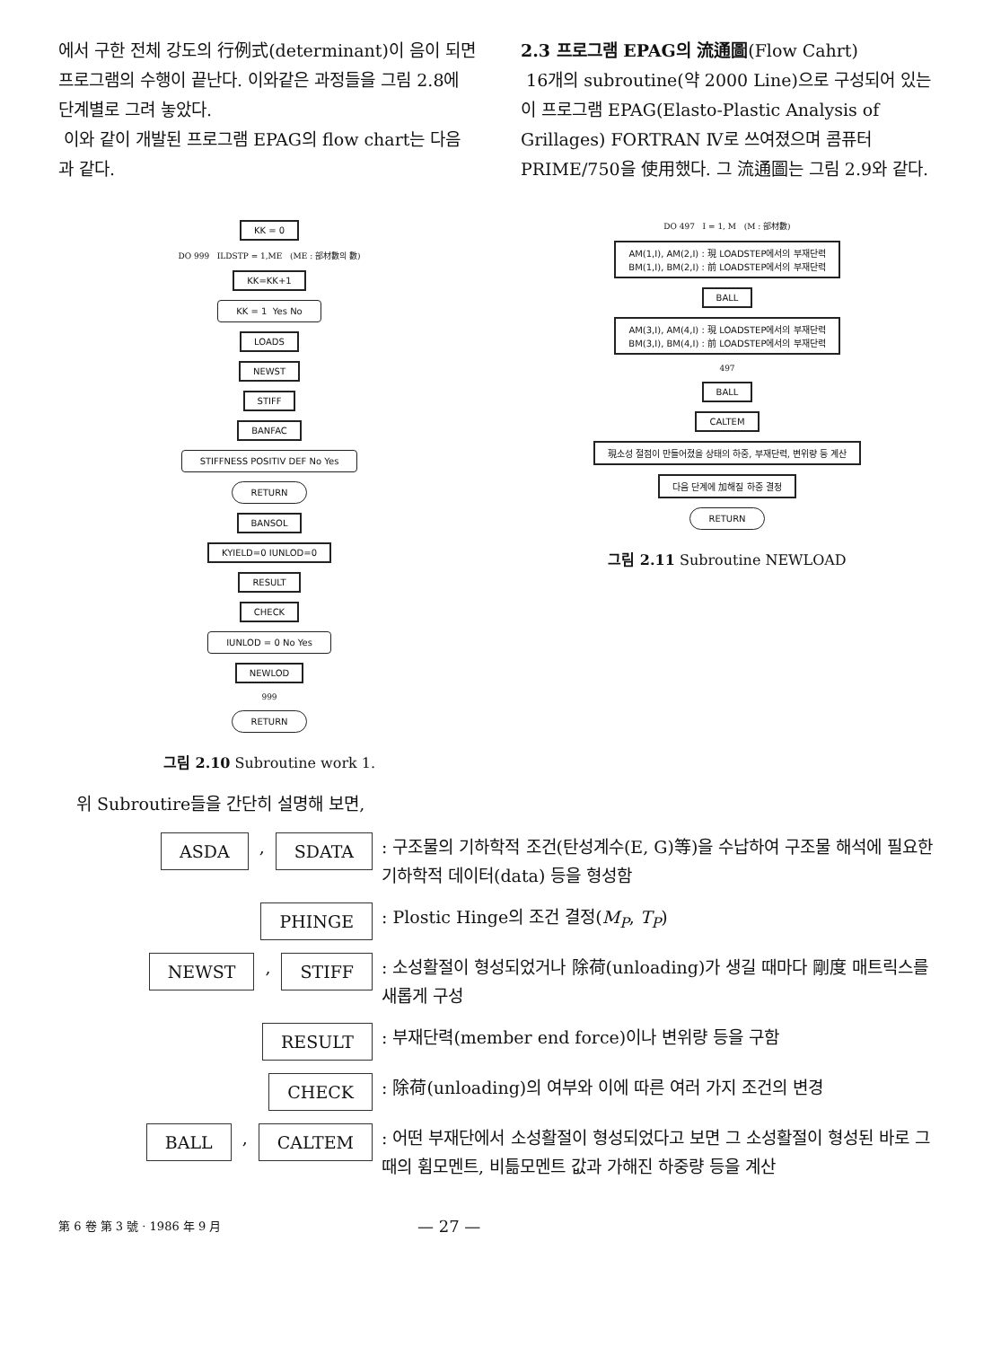에서 구한 전체 강도의 行例式(determinant)이 음이 되면 프로그램의 수행이 끝난다. 이와같은 과정들을 그림 2.8에 단계별로 그려 놓았다.
이와 같이 개발된 프로그램 EPAG의 flow chart는 다음과 같다.
2.3 프로그램 EPAG의 流通圖(Flow Cahrt)
16개의 subroutine(약 2000 Line)으로 구성되어 있는 이 프로그램 EPAG(Elasto-Plastic Analysis of Grillages) FORTRAN Ⅳ로 쓰여졌으며 콤퓨터 PRIME/750을 使用했다. 그 流通圖는 그림 2.9와 같다.
KK = 0
DO 999 ILDSTP = 1,ME (ME : 部材數의 數)
KK=KK+1
KK = 1 Yes No
LOADS
NEWST
STIFF
BANFAC
STIFFNESS POSITIV DEF No Yes
RETURN
BANSOL
KYIELD=0 IUNLOD=0
RESULT
CHECK
IUNLOD = 0 No Yes
NEWLOD
999
RETURN
그림 2.10 Subroutine work 1.
DO 497 I = 1, M (M : 部材數)
AM(1,I), AM(2,I) : 現 LOADSTEP에서의 부재단력
BM(1,I), BM(2,I) : 前 LOADSTEP에서의 부재단력
BALL
AM(3,I), AM(4,I) : 現 LOADSTEP에서의 부재단력
BM(3,I), BM(4,I) : 前 LOADSTEP에서의 부재단력
497
BALL
CALTEM
現소성 절점이 만들어졌을 상태의 하중, 부재단력, 변위량 등 계산
다음 단계에 加해질 하중 결정
RETURN
그림 2.11 Subroutine NEWLOAD
위 Subroutire들을 간단히 설명해 보면,
ASDA, SDATA
: 구조물의 기하학적 조건(탄성계수(E, G)等)을 수납하여 구조물 해석에 필요한 기하학적 데이터(data) 등을 형성함
PHINGE
: Plostic Hinge의 조건 결정(M<sub>P</sub>, T<sub>P</sub>)
NEWST, STIFF
: 소성활절이 형성되었거나 除荷(unloading)가 생길 때마다 剛度 매트릭스를 새롭게 구성
RESULT
: 부재단력(member end force)이나 변위량 등을 구함
CHECK
: 除荷(unloading)의 여부와 이에 따른 여러 가지 조건의 변경
BALL, CALTEM
: 어떤 부재단에서 소성활절이 형성되었다고 보면 그 소성활절이 형성된 바로 그때의 휨모멘트, 비틂모멘트 값과 가해진 하중량 등을 계산
第 6 卷 第 3 號 · 1986 年 9 月
— 27 —